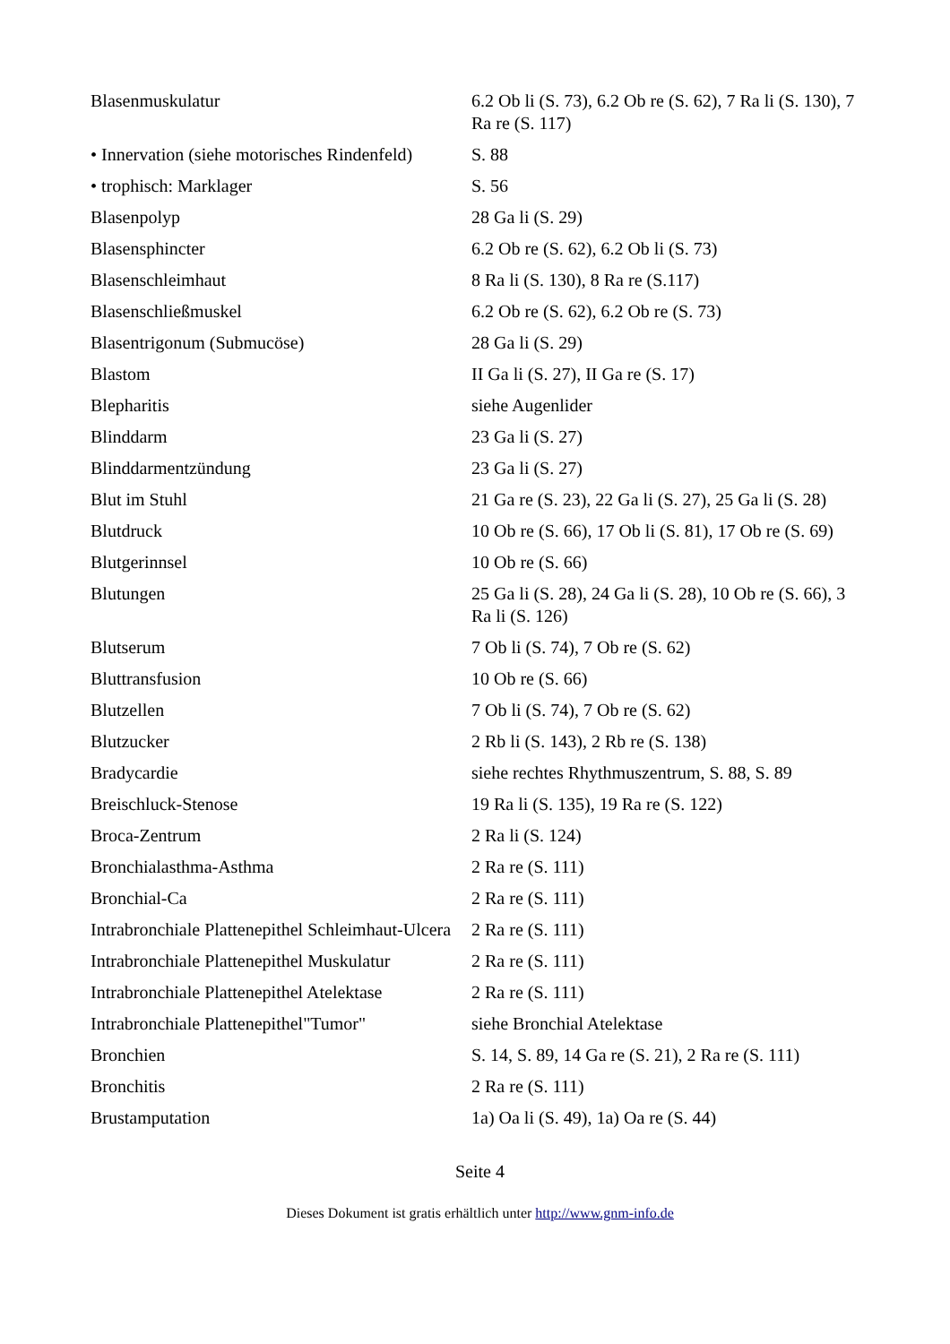| Blasenmuskulatur | 6.2 Ob li (S. 73), 6.2 Ob re (S. 62), 7 Ra li (S. 130), 7 Ra re (S. 117) |
| • Innervation (siehe motorisches Rindenfeld) | S. 88 |
| • trophisch: Marklager | S. 56 |
| Blasenpolyp | 28 Ga li (S. 29) |
| Blasensphincter | 6.2 Ob re (S. 62), 6.2 Ob li (S. 73) |
| Blasenschleimhaut | 8 Ra li (S. 130), 8 Ra re (S.117) |
| Blasenschließmuskel | 6.2 Ob re (S. 62), 6.2 Ob re (S. 73) |
| Blasentrigonum (Submucöse) | 28 Ga li (S. 29) |
| Blastom | II Ga li (S. 27), II Ga re (S. 17) |
| Blepharitis | siehe Augenlider |
| Blinddarm | 23 Ga li (S. 27) |
| Blinddarmentzündung | 23 Ga li (S. 27) |
| Blut im Stuhl | 21 Ga re (S. 23), 22 Ga li (S. 27), 25 Ga li (S. 28) |
| Blutdruck | 10 Ob re (S. 66), 17 Ob li (S. 81), 17 Ob re (S. 69) |
| Blutgerinnsel | 10 Ob re (S. 66) |
| Blutungen | 25 Ga li (S. 28), 24 Ga li (S. 28), 10 Ob re (S. 66), 3 Ra li (S. 126) |
| Blutserum | 7 Ob li (S. 74), 7 Ob re (S. 62) |
| Bluttransfusion | 10 Ob re (S. 66) |
| Blutzellen | 7 Ob li (S. 74), 7 Ob re (S. 62) |
| Blutzucker | 2 Rb li (S. 143), 2 Rb re (S. 138) |
| Bradycardie | siehe rechtes Rhythmuszentrum, S. 88, S. 89 |
| Breischluck-Stenose | 19 Ra li (S. 135), 19 Ra re (S. 122) |
| Broca-Zentrum | 2 Ra li (S. 124) |
| Bronchialasthma-Asthma | 2 Ra re (S. 111) |
| Bronchial-Ca | 2 Ra re (S. 111) |
| Intrabronchiale Plattenepithel Schleimhaut-Ulcera | 2 Ra re (S. 111) |
| Intrabronchiale Plattenepithel Muskulatur | 2 Ra re (S. 111) |
| Intrabronchiale Plattenepithel Atelektase | 2 Ra re (S. 111) |
| Intrabronchiale Plattenepithel"Tumor" | siehe Bronchial Atelektase |
| Bronchien | S. 14, S. 89, 14 Ga re (S. 21), 2 Ra re (S. 111) |
| Bronchitis | 2 Ra re (S. 111) |
| Brustamputation | 1a) Oa li (S. 49), 1a) Oa re (S. 44) |
Seite 4
Dieses Dokument ist gratis erhältlich unter http://www.gnm-info.de